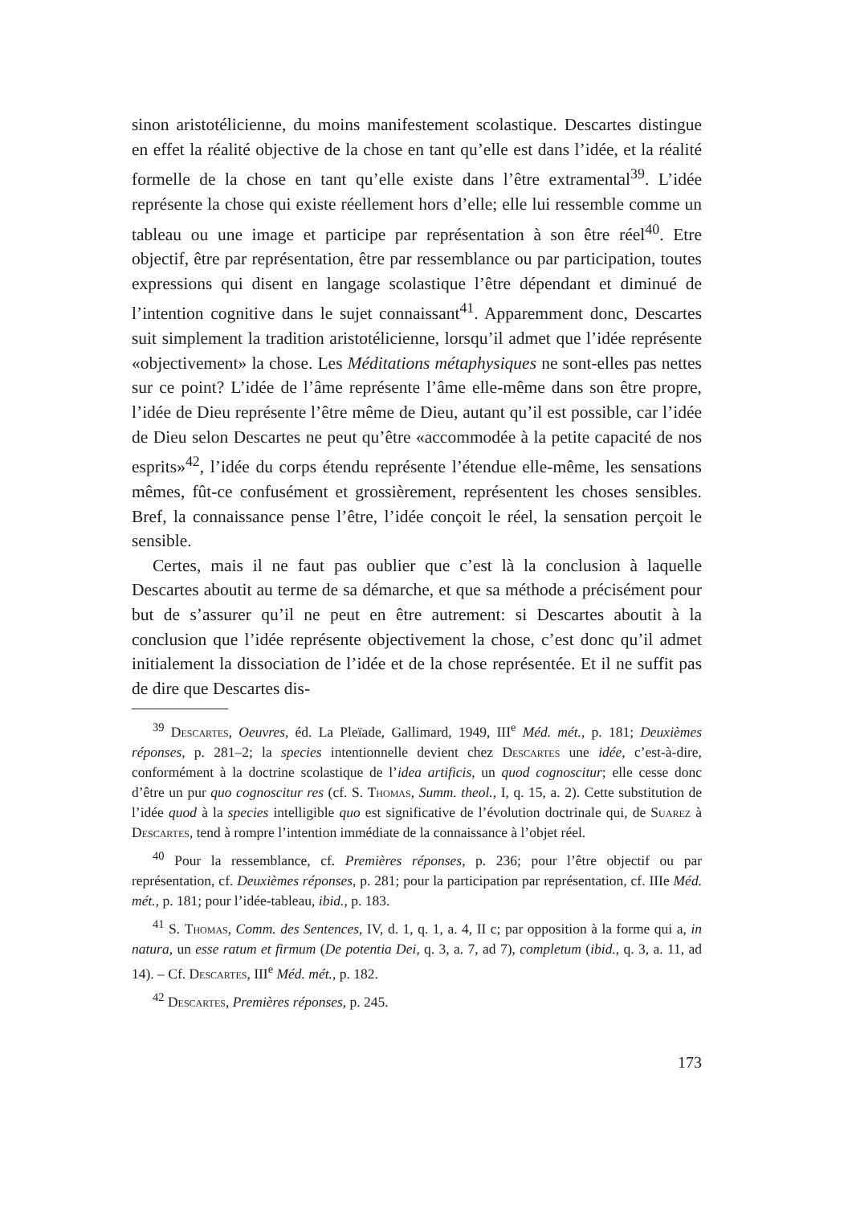sinon aristotélicienne, du moins manifestement scolastique. Descartes distingue en effet la réalité objective de la chose en tant qu’elle est dans l’idée, et la réalité formelle de la chose en tant qu’elle existe dans l’être extramental<sup>39</sup>. L’idée représente la chose qui existe réellement hors d’elle; elle lui ressemble comme un tableau ou une image et participe par représentation à son être réel<sup>40</sup>. Etre objectif, être par représentation, être par ressemblance ou par participation, toutes expressions qui disent en langage scolastique l’être dépendant et diminué de l’intention cognitive dans le sujet connaissant<sup>41</sup>. Apparemment donc, Descartes suit simplement la tradition aristotélicienne, lorsqu’il admet que l’idée représente «objectivement» la chose. Les Méditations métaphysiques ne sont-elles pas nettes sur ce point? L’idée de l’âme représente l’âme elle-même dans son être propre, l’idée de Dieu représente l’être même de Dieu, autant qu’il est possible, car l’idée de Dieu selon Descartes ne peut qu’être «accommodée à la petite capacité de nos esprits»<sup>42</sup>, l’idée du corps étendu représente l’étendue elle-même, les sensations mêmes, fût-ce confusément et grossièrement, représentent les choses sensibles. Bref, la connaissance pense l’être, l’idée conçoit le réel, la sensation perçoit le sensible.
Certes, mais il ne faut pas oublier que c’est là la conclusion à laquelle Descartes aboutit au terme de sa démarche, et que sa méthode a précisément pour but de s’assurer qu’il ne peut en être autrement: si Descartes aboutit à la conclusion que l’idée représente objectivement la chose, c’est donc qu’il admet initialement la dissociation de l’idée et de la chose représentée. Et il ne suffit pas de dire que Descartes dis-
<sup>39</sup> Descartes, Oeuvres, éd. La Pleïade, Gallimard, 1949, III<sup>e</sup> Méd. mét., p. 181; Deuxièmes réponses, p. 281–2; la species intentionnelle devient chez Descartes une idée, c’est-à-dire, conformément à la doctrine scolastique de l’idea artificis, un quod cognoscitur; elle cesse donc d’être un pur quo cognoscitur res (cf. S. Thomas, Summ. theol., I, q. 15, a. 2). Cette substitution de l’idée quod à la species intelligible quo est significative de l’évolution doctrinale qui, de Suarez à Descartes, tend à rompre l’intention immédiate de la connaissance à l’objet réel.
<sup>40</sup> Pour la ressemblance, cf. Premières réponses, p. 236; pour l’être objectif ou par représentation, cf. Deuxièmes réponses, p. 281; pour la participation par représentation, cf. IIIe Méd. mét., p. 181; pour l’idée-tableau, ibid., p. 183.
<sup>41</sup> S. Thomas, Comm. des Sentences, IV, d. 1, q. 1, a. 4, II c; par opposition à la forme qui a, in natura, un esse ratum et firmum (De potentia Dei, q. 3, a. 7, ad 7), completum (ibid., q. 3, a. 11, ad 14). – Cf. Descartes, III<sup>e</sup> Méd. mét., p. 182.
<sup>42</sup> Descartes, Premières réponses, p. 245.
173